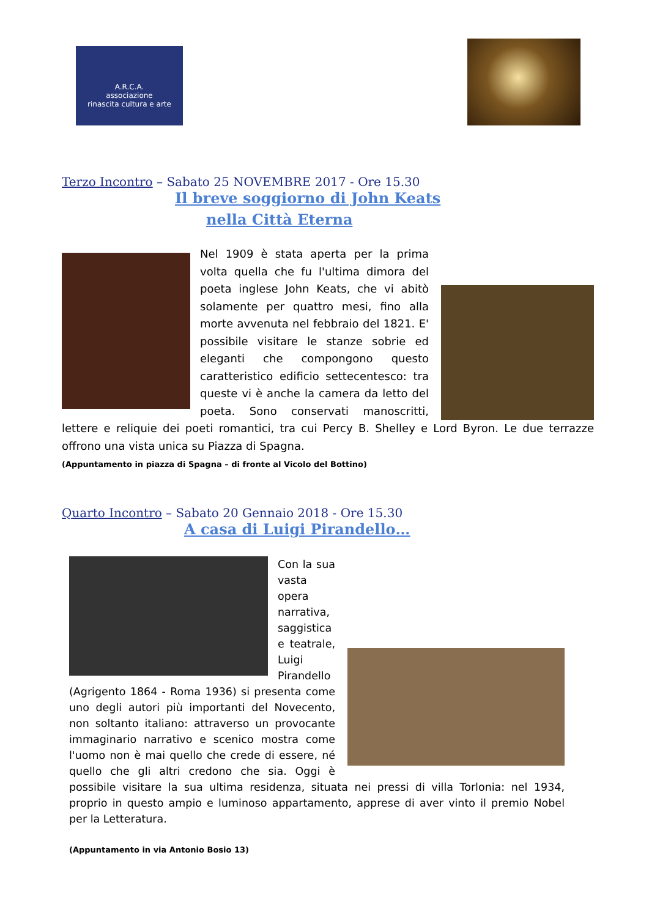A.R.C.A.
associazione
rinascita cultura e arte
Terzo Incontro – Sabato 25 NOVEMBRE 2017 - Ore 15.30
Il breve soggiorno di John Keats
nella Città Eterna
Nel 1909 è stata aperta per la prima volta quella che fu l'ultima dimora del poeta inglese John Keats, che vi abitò solamente per quattro mesi, fino alla morte avvenuta nel febbraio del 1821. E' possibile visitare le stanze sobrie ed eleganti che compongono questo caratteristico edificio settecentesco: tra queste vi è anche la camera da letto del poeta. Sono conservati manoscritti, lettere e reliquie dei poeti romantici, tra cui Percy B. Shelley e Lord Byron. Le due terrazze offrono una vista unica su Piazza di Spagna.
(Appuntamento in piazza di Spagna – di fronte al Vicolo del Bottino)
Quarto Incontro – Sabato 20 Gennaio 2018 - Ore 15.30
A casa di Luigi Pirandello…
Con la sua vasta opera narrativa, saggistica e teatrale, Luigi Pirandello (Agrigento 1864 - Roma 1936) si presenta come uno degli autori più importanti del Novecento, non soltanto italiano: attraverso un provocante immaginario narrativo e scenico mostra come l'uomo non è mai quello che crede di essere, né quello che gli altri credono che sia. Oggi è possibile visitare la sua ultima residenza, situata nei pressi di villa Torlonia: nel 1934, proprio in questo ampio e luminoso appartamento, apprese di aver vinto il premio Nobel per la Letteratura.
(Appuntamento in via Antonio Bosio 13)